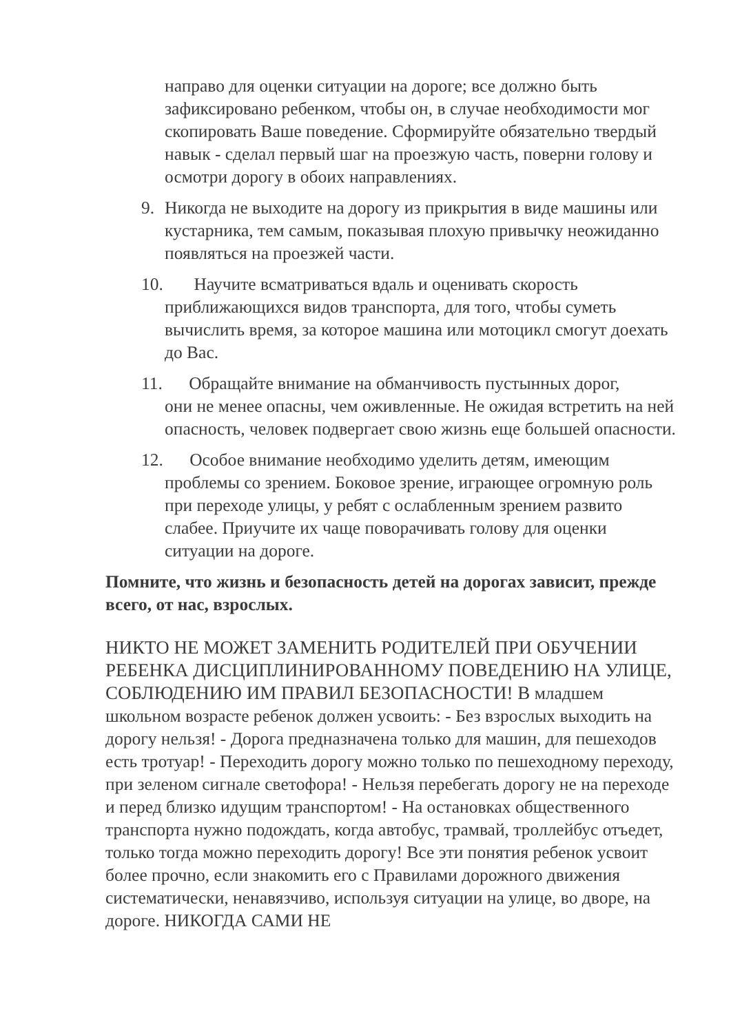направо для оценки ситуации на дороге; все должно быть зафиксировано ребенком, чтобы он, в случае необходимости мог скопировать Ваше поведение. Сформируйте обязательно твердый навык - сделал первый шаг на проезжую часть, поверни голову и осмотри дорогу в обоих направлениях.
9. Никогда не выходите на дорогу из прикрытия в виде машины или кустарника, тем самым, показывая плохую привычку неожиданно появляться на проезжей части.
10. Научите всматриваться вдаль и оценивать скорость
приближающихся видов транспорта, для того, чтобы суметь вычислить время, за которое машина или мотоцикл смогут доехать до Вас.
11. Обращайте внимание на обманчивость пустынных дорог,
они не менее опасны, чем оживленные. Не ожидая встретить на ней опасность, человек подвергает свою жизнь еще большей опасности.
12. Особое внимание необходимо уделить детям, имеющим
проблемы со зрением. Боковое зрение, играющее огромную роль при переходе улицы, у ребят с ослабленным зрением развито слабее. Приучите их чаще поворачивать голову для оценки ситуации на дороге.
Помните, что жизнь и безопасность детей на дорогах зависит, прежде всего, от нас, взрослых.
НИКТО НЕ МОЖЕТ ЗАМЕНИТЬ РОДИТЕЛЕЙ ПРИ ОБУЧЕНИИ РЕБЕНКА ДИСЦИПЛИНИРОВАННОМУ ПОВЕДЕНИЮ НА УЛИЦЕ, СОБЛЮДЕНИЮ ИМ ПРАВИЛ БЕЗОПАСНОСТИ! В младшем школьном возрасте ребенок должен усвоить: - Без взрослых выходить на дорогу нельзя! - Дорога предназначена только для машин, для пешеходов есть тротуар! - Переходить дорогу можно только по пешеходному переходу, при зеленом сигнале светофора! - Нельзя перебегать дорогу не на переходе и перед близко идущим транспортом! - На остановках общественного транспорта нужно подождать, когда автобус, трамвай, троллейбус отъедет, только тогда можно переходить дорогу! Все эти понятия ребенок усвоит более прочно, если знакомить его с Правилами дорожного движения систематически, ненавязчиво, используя ситуации на улице, во дворе, на дороге. НИКОГДА САМИ НЕ